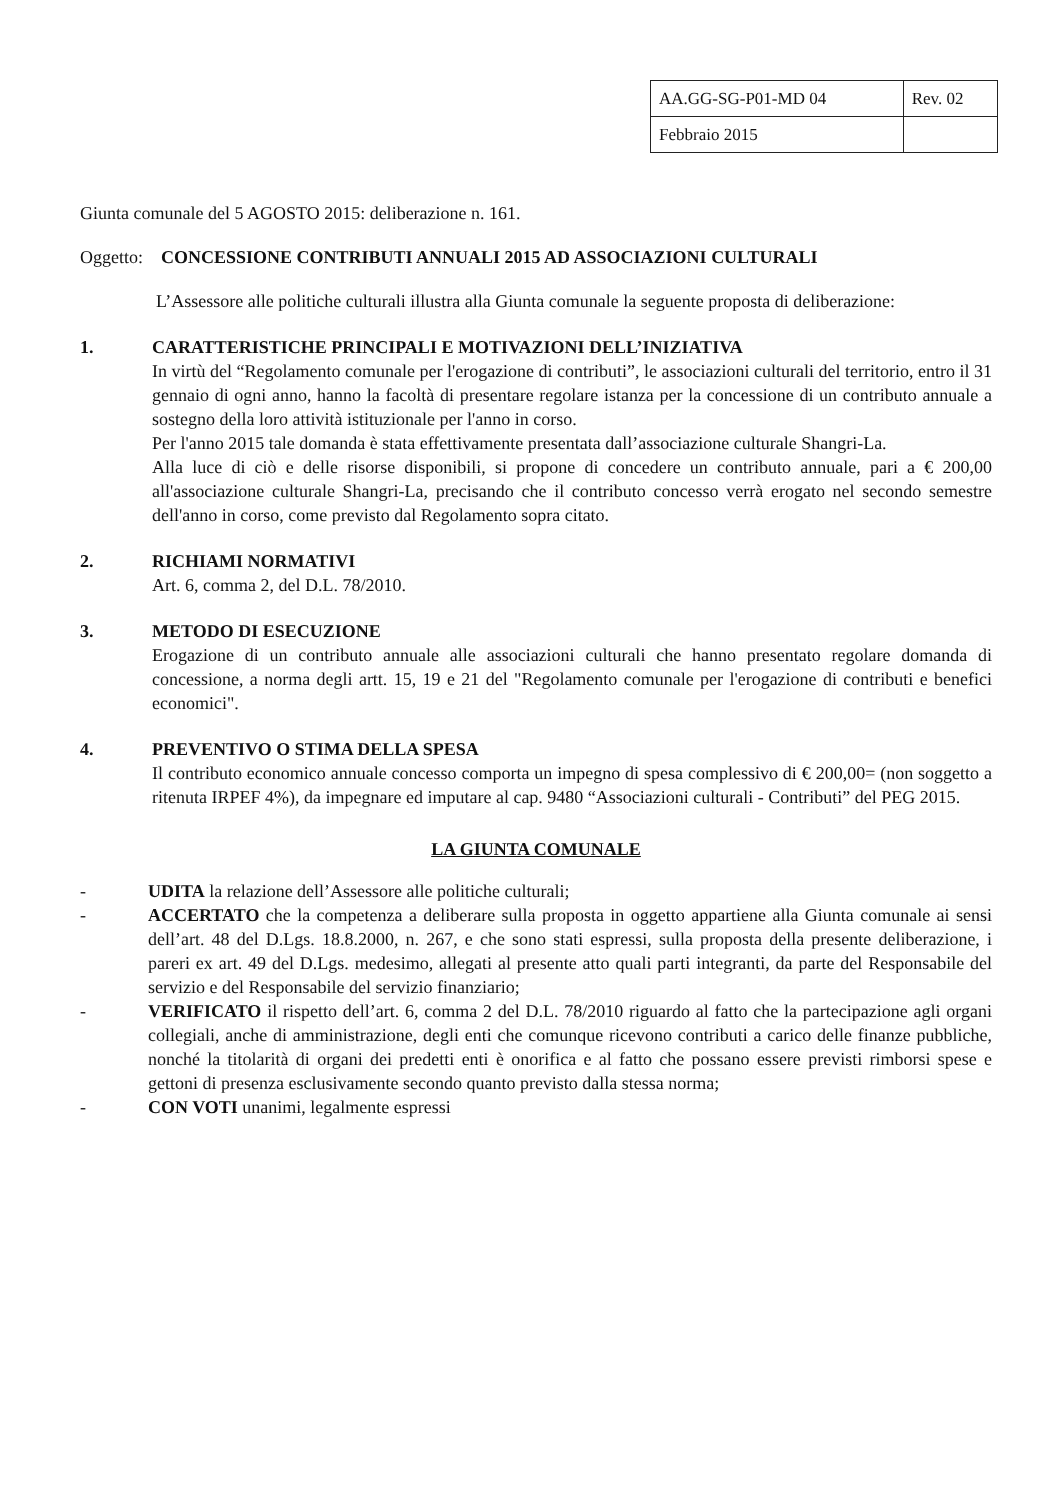| AA.GG-SG-P01-MD 04 | Rev. 02 |
| Febbraio 2015 | |
Giunta comunale del 5 AGOSTO 2015: deliberazione n. 161.
Oggetto: CONCESSIONE CONTRIBUTI ANNUALI 2015 AD ASSOCIAZIONI CULTURALI
L’Assessore alle politiche culturali illustra alla Giunta comunale la seguente proposta di deliberazione:
1. CARATTERISTICHE PRINCIPALI E MOTIVAZIONI DELL’INIZIATIVA
In virtù del “Regolamento comunale per l'erogazione di contributi”, le associazioni culturali del territorio, entro il 31 gennaio di ogni anno, hanno la facoltà di presentare regolare istanza per la concessione di un contributo annuale a sostegno della loro attività istituzionale per l'anno in corso.
Per l'anno 2015 tale domanda è stata effettivamente presentata dall’associazione culturale Shangri-La.
Alla luce di ciò e delle risorse disponibili, si propone di concedere un contributo annuale, pari a € 200,00 all'associazione culturale Shangri-La, precisando che il contributo concesso verrà erogato nel secondo semestre dell'anno in corso, come previsto dal Regolamento sopra citato.
2. RICHIAMI NORMATIVI
Art. 6, comma 2, del D.L. 78/2010.
3. METODO DI ESECUZIONE
Erogazione di un contributo annuale alle associazioni culturali che hanno presentato regolare domanda di concessione, a norma degli artt. 15, 19 e 21 del "Regolamento comunale per l'erogazione di contributi e benefici economici".
4. PREVENTIVO O STIMA DELLA SPESA
Il contributo economico annuale concesso comporta un impegno di spesa complessivo di € 200,00= (non soggetto a ritenuta IRPEF 4%), da impegnare ed imputare al cap. 9480 “Associazioni culturali - Contributi” del PEG 2015.
LA GIUNTA COMUNALE
- UDITA la relazione dell’Assessore alle politiche culturali;
- ACCERTATO che la competenza a deliberare sulla proposta in oggetto appartiene alla Giunta comunale ai sensi dell’art. 48 del D.Lgs. 18.8.2000, n. 267, e che sono stati espressi, sulla proposta della presente deliberazione, i pareri ex art. 49 del D.Lgs. medesimo, allegati al presente atto quali parti integranti, da parte del Responsabile del servizio e del Responsabile del servizio finanziario;
- VERIFICATO il rispetto dell’art. 6, comma 2 del D.L. 78/2010 riguardo al fatto che la partecipazione agli organi collegiali, anche di amministrazione, degli enti che comunque ricevono contributi a carico delle finanze pubbliche, nonché la titolarità di organi dei predetti enti è onorifica e al fatto che possano essere previsti rimborsi spese e gettoni di presenza esclusivamente secondo quanto previsto dalla stessa norma;
- CON VOTI unanimi, legalmente espressi